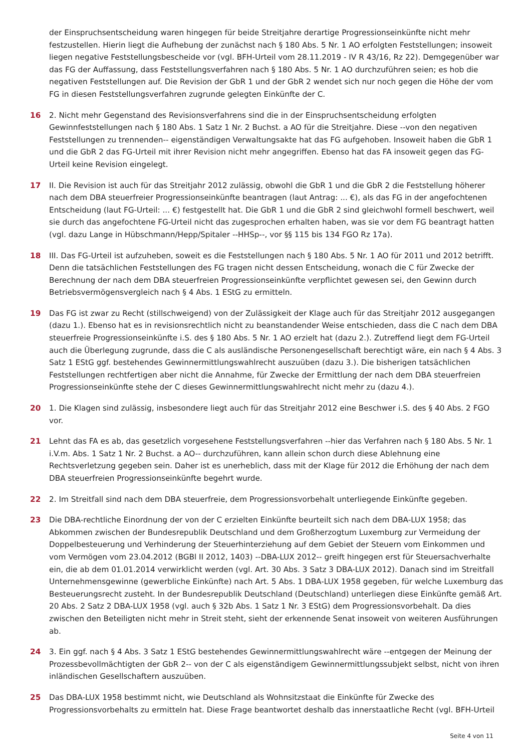der Einspruchsentscheidung waren hingegen für beide Streitjahre derartige Progressionseinkünfte nicht mehr festzustellen. Hierin liegt die Aufhebung der zunächst nach § 180 Abs. 5 Nr. 1 AO erfolgten Feststellungen; insoweit liegen negative Feststellungsbescheide vor (vgl. BFH-Urteil vom 28.11.2019 - IV R 43/16, Rz 22). Demgegenüber war das FG der Auffassung, dass Feststellungsverfahren nach § 180 Abs. 5 Nr. 1 AO durchzuführen seien; es hob die negativen Feststellungen auf. Die Revision der GbR 1 und der GbR 2 wendet sich nur noch gegen die Höhe der vom FG in diesen Feststellungsverfahren zugrunde gelegten Einkünfte der C.
16 2. Nicht mehr Gegenstand des Revisionsverfahrens sind die in der Einspruchsentscheidung erfolgten Gewinnfeststellungen nach § 180 Abs. 1 Satz 1 Nr. 2 Buchst. a AO für die Streitjahre. Diese --von den negativen Feststellungen zu trennenden-- eigenständigen Verwaltungsakte hat das FG aufgehoben. Insoweit haben die GbR 1 und die GbR 2 das FG-Urteil mit ihrer Revision nicht mehr angegriffen. Ebenso hat das FA insoweit gegen das FG-Urteil keine Revision eingelegt.
17 II. Die Revision ist auch für das Streitjahr 2012 zulässig, obwohl die GbR 1 und die GbR 2 die Feststellung höherer nach dem DBA steuerfreier Progressionseinkünfte beantragen (laut Antrag: ... €), als das FG in der angefochtenen Entscheidung (laut FG-Urteil: ... €) festgestellt hat. Die GbR 1 und die GbR 2 sind gleichwohl formell beschwert, weil sie durch das angefochtene FG-Urteil nicht das zugesprochen erhalten haben, was sie vor dem FG beantragt hatten (vgl. dazu Lange in Hübschmann/Hepp/Spitaler --HHSp--, vor §§ 115 bis 134 FGO Rz 17a).
18 III. Das FG-Urteil ist aufzuheben, soweit es die Feststellungen nach § 180 Abs. 5 Nr. 1 AO für 2011 und 2012 betrifft. Denn die tatsächlichen Feststellungen des FG tragen nicht dessen Entscheidung, wonach die C für Zwecke der Berechnung der nach dem DBA steuerfreien Progressionseinkünfte verpflichtet gewesen sei, den Gewinn durch Betriebsvermögensvergleich nach § 4 Abs. 1 EStG zu ermitteln.
19 Das FG ist zwar zu Recht (stillschweigend) von der Zulässigkeit der Klage auch für das Streitjahr 2012 ausgegangen (dazu 1.). Ebenso hat es in revisionsrechtlich nicht zu beanstandender Weise entschieden, dass die C nach dem DBA steuerfreie Progressionseinkünfte i.S. des § 180 Abs. 5 Nr. 1 AO erzielt hat (dazu 2.). Zutreffend liegt dem FG-Urteil auch die Überlegung zugrunde, dass die C als ausländische Personengesellschaft berechtigt wäre, ein nach § 4 Abs. 3 Satz 1 EStG ggf. bestehendes Gewinnermittlungswahlrecht auszuüben (dazu 3.). Die bisherigen tatsächlichen Feststellungen rechtfertigen aber nicht die Annahme, für Zwecke der Ermittlung der nach dem DBA steuerfreien Progressionseinkünfte stehe der C dieses Gewinnermittlungswahlrecht nicht mehr zu (dazu 4.).
20 1. Die Klagen sind zulässig, insbesondere liegt auch für das Streitjahr 2012 eine Beschwer i.S. des § 40 Abs. 2 FGO vor.
21 Lehnt das FA es ab, das gesetzlich vorgesehene Feststellungsverfahren --hier das Verfahren nach § 180 Abs. 5 Nr. 1 i.V.m. Abs. 1 Satz 1 Nr. 2 Buchst. a AO-- durchzuführen, kann allein schon durch diese Ablehnung eine Rechtsverletzung gegeben sein. Daher ist es unerheblich, dass mit der Klage für 2012 die Erhöhung der nach dem DBA steuerfreien Progressionseinkünfte begehrt wurde.
22 2. Im Streitfall sind nach dem DBA steuerfreie, dem Progressionsvorbehalt unterliegende Einkünfte gegeben.
23 Die DBA-rechtliche Einordnung der von der C erzielten Einkünfte beurteilt sich nach dem DBA-LUX 1958; das Abkommen zwischen der Bundesrepublik Deutschland und dem Großherzogtum Luxemburg zur Vermeidung der Doppelbesteuerung und Verhinderung der Steuerhinterziehung auf dem Gebiet der Steuern vom Einkommen und vom Vermögen vom 23.04.2012 (BGBl II 2012, 1403) --DBA-LUX 2012-- greift hingegen erst für Steuersachverhalte ein, die ab dem 01.01.2014 verwirklicht werden (vgl. Art. 30 Abs. 3 Satz 3 DBA-LUX 2012). Danach sind im Streitfall Unternehmensgewinne (gewerbliche Einkünfte) nach Art. 5 Abs. 1 DBA-LUX 1958 gegeben, für welche Luxemburg das Besteuerungsrecht zusteht. In der Bundesrepublik Deutschland (Deutschland) unterliegen diese Einkünfte gemäß Art. 20 Abs. 2 Satz 2 DBA-LUX 1958 (vgl. auch § 32b Abs. 1 Satz 1 Nr. 3 EStG) dem Progressionsvorbehalt. Da dies zwischen den Beteiligten nicht mehr in Streit steht, sieht der erkennende Senat insoweit von weiteren Ausführungen ab.
24 3. Ein ggf. nach § 4 Abs. 3 Satz 1 EStG bestehendes Gewinnermittlungswahlrecht wäre --entgegen der Meinung der Prozessbevollmächtigten der GbR 2-- von der C als eigenständigem Gewinnermittlungssubjekt selbst, nicht von ihren inländischen Gesellschaftern auszuüben.
25 Das DBA-LUX 1958 bestimmt nicht, wie Deutschland als Wohnsitzstaat die Einkünfte für Zwecke des Progressionsvorbehalts zu ermitteln hat. Diese Frage beantwortet deshalb das innerstaatliche Recht (vgl. BFH-Urteil
Seite 4 von 11